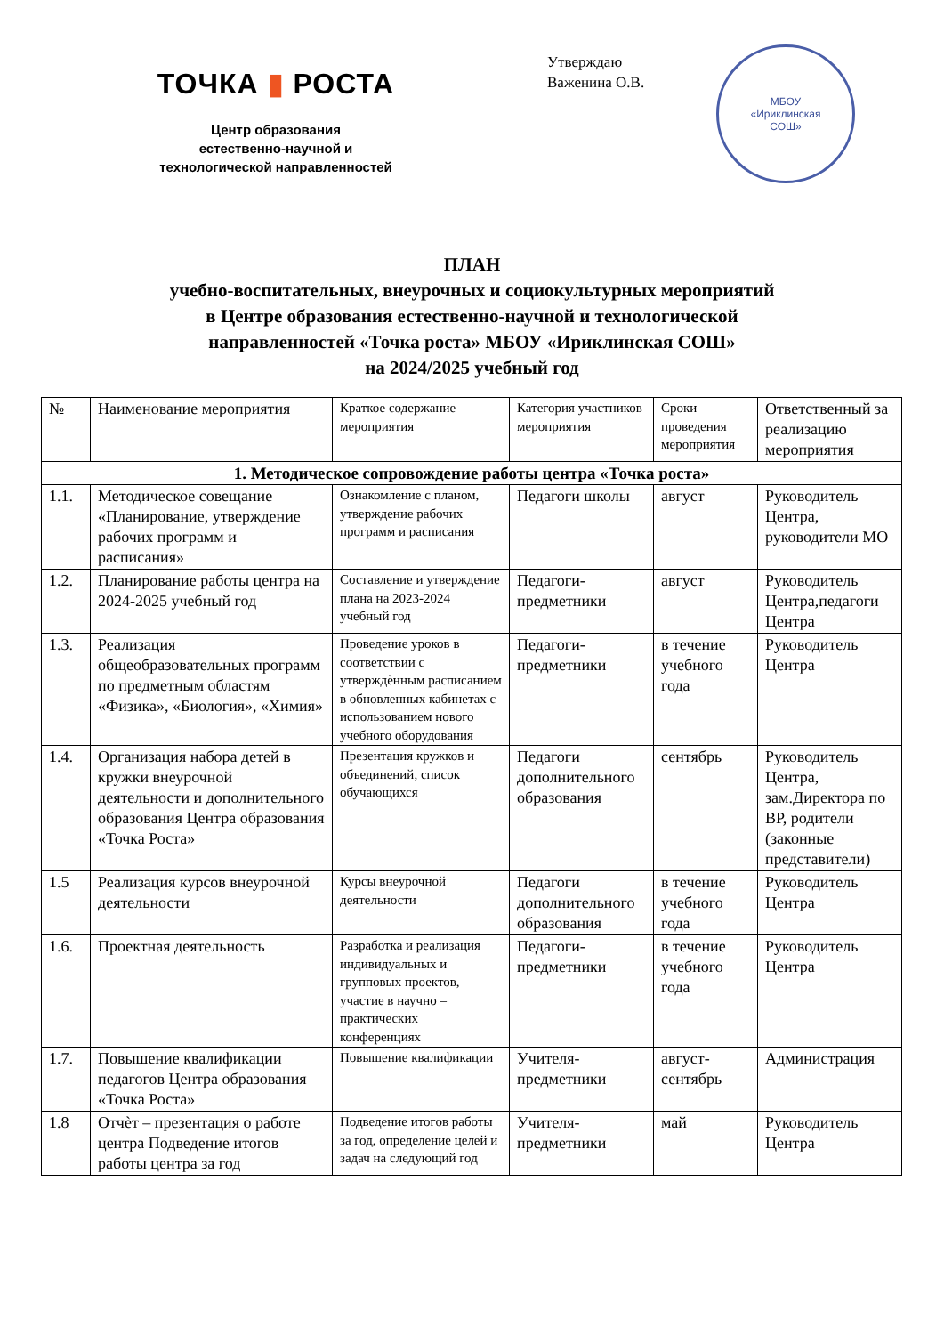ТОЧКА ▮ РОСТА
Центр образования
естественно-научной и
технологической направленностей
Утверждаю
Важенина О.В.
МБОУ
«Ириклинская
СОШ»
ПЛАН
учебно-воспитательных, внеурочных и социокультурных мероприятий
в Центре образования естественно-научной и технологической
направленностей «Точка роста» МБОУ «Ириклинская СОШ»
на 2024/2025 учебный год
| № | Наименование мероприятия | Краткое содержание мероприятия | Категория участников мероприятия | Сроки проведения мероприятия | Ответственный за реализацию мероприятия |
| --- | --- | --- | --- | --- | --- |
| 1. Методическое сопровождение работы центра «Точка роста» | | | | | |
| 1.1. | Методическое совещание «Планирование, утверждение рабочих программ и расписания» | Ознакомление с планом, утверждение рабочих программ и расписания | Педагоги школы | август | Руководитель Центра, руководители МО |
| 1.2. | Планирование работы центра на 2024-2025 учебный год | Составление и утверждение плана на 2023-2024 учебный год | Педагоги-предметники | август | Руководитель Центра,педагоги Центра |
| 1.3. | Реализация общеобразовательных программ по предметным областям «Физика», «Биология», «Химия» | Проведение уроков в соответствии с утверждѐнным расписанием в обновленных кабинетах с использованием нового учебного оборудования | Педагоги-предметники | в течение учебного года | Руководитель Центра |
| 1.4. | Организация набора детей в кружки внеурочной деятельности и дополнительного образования Центра образования «Точка Роста» | Презентация кружков и объединений, список обучающихся | Педагоги дополнительного образования | сентябрь | Руководитель Центра, зам.Директора по ВР, родители (законные представители) |
| 1.5 | Реализация курсов внеурочной деятельности | Курсы внеурочной деятельности | Педагоги дополнительного образования | в течение учебного года | Руководитель Центра |
| 1.6. | Проектная деятельность | Разработка и реализация индивидуальных и групповых проектов, участие в научно – практических конференциях | Педагоги-предметники | в течение учебного года | Руководитель Центра |
| 1.7. | Повышение квалификации педагогов Центра образования «Точка Роста» | Повышение квалификации | Учителя-предметники | август-сентябрь | Администрация |
| 1.8 | Отчѐт – презентация о работе центра Подведение итогов работы центра за год | Подведение итогов работы за год, определение целей и задач на следующий год | Учителя-предметники | май | Руководитель Центра |